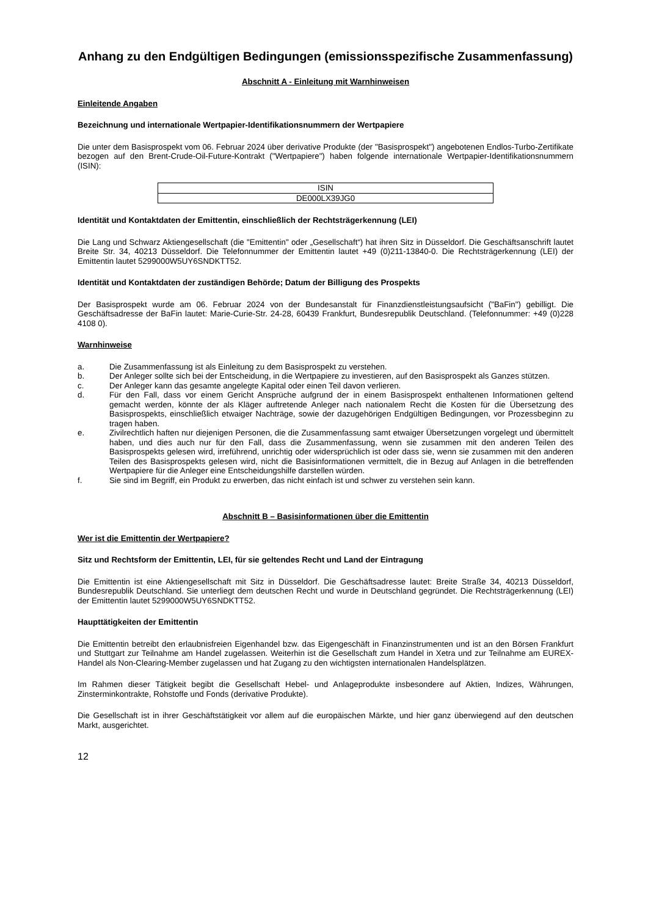Anhang zu den Endgültigen Bedingungen (emissionsspezifische Zusammenfassung)
Abschnitt A - Einleitung mit Warnhinweisen
Einleitende Angaben
Bezeichnung und internationale Wertpapier-Identifikationsnummern der Wertpapiere
Die unter dem Basisprospekt vom 06. Februar 2024 über derivative Produkte (der "Basisprospekt") angebotenen Endlos-Turbo-Zertifikate bezogen auf den Brent-Crude-Oil-Future-Kontrakt ("Wertpapiere") haben folgende internationale Wertpapier-Identifikationsnummern (ISIN):
| ISIN |
| --- |
| DE000LX39JG0 |
Identität und Kontaktdaten der Emittentin, einschließlich der Rechtsträgerkennung (LEI)
Die Lang und Schwarz Aktiengesellschaft (die "Emittentin" oder „Gesellschaft“) hat ihren Sitz in Düsseldorf. Die Geschäftsanschrift lautet Breite Str. 34, 40213 Düsseldorf. Die Telefonnummer der Emittentin lautet +49 (0)211-13840-0. Die Rechtsträgerkennung (LEI) der Emittentin lautet 5299000W5UY6SNDKTT52.
Identität und Kontaktdaten der zuständigen Behörde; Datum der Billigung des Prospekts
Der Basisprospekt wurde am 06. Februar 2024 von der Bundesanstalt für Finanzdienstleistungsaufsicht ("BaFin") gebilligt. Die Geschäftsadresse der BaFin lautet: Marie-Curie-Str. 24-28, 60439 Frankfurt, Bundesrepublik Deutschland. (Telefonnummer: +49 (0)228 4108 0).
Warnhinweise
a. Die Zusammenfassung ist als Einleitung zu dem Basisprospekt zu verstehen.
b. Der Anleger sollte sich bei der Entscheidung, in die Wertpapiere zu investieren, auf den Basisprospekt als Ganzes stützen.
c. Der Anleger kann das gesamte angelegte Kapital oder einen Teil davon verlieren.
d. Für den Fall, dass vor einem Gericht Ansprüche aufgrund der in einem Basisprospekt enthaltenen Informationen geltend gemacht werden, könnte der als Kläger auftretende Anleger nach nationalem Recht die Kosten für die Übersetzung des Basisprospekts, einschließlich etwaiger Nachträge, sowie der dazugehörigen Endgültigen Bedingungen, vor Prozessbeginn zu tragen haben.
e. Zivilrechtlich haften nur diejenigen Personen, die die Zusammenfassung samt etwaiger Übersetzungen vorgelegt und übermittelt haben, und dies auch nur für den Fall, dass die Zusammenfassung, wenn sie zusammen mit den anderen Teilen des Basisprospekts gelesen wird, irreführend, unrichtig oder widersprüchlich ist oder dass sie, wenn sie zusammen mit den anderen Teilen des Basisprospekts gelesen wird, nicht die Basisinformationen vermittelt, die in Bezug auf Anlagen in die betreffenden Wertpapiere für die Anleger eine Entscheidungshilfe darstellen würden.
f. Sie sind im Begriff, ein Produkt zu erwerben, das nicht einfach ist und schwer zu verstehen sein kann.
Abschnitt B – Basisinformationen über die Emittentin
Wer ist die Emittentin der Wertpapiere?
Sitz und Rechtsform der Emittentin, LEI, für sie geltendes Recht und Land der Eintragung
Die Emittentin ist eine Aktiengesellschaft mit Sitz in Düsseldorf. Die Geschäftsadresse lautet: Breite Straße 34, 40213 Düsseldorf, Bundesrepublik Deutschland. Sie unterliegt dem deutschen Recht und wurde in Deutschland gegründet. Die Rechtsträgerkennung (LEI) der Emittentin lautet 5299000W5UY6SNDKTT52.
Haupttätigkeiten der Emittentin
Die Emittentin betreibt den erlaubnisfreien Eigenhandel bzw. das Eigengeschäft in Finanzinstrumenten und ist an den Börsen Frankfurt und Stuttgart zur Teilnahme am Handel zugelassen. Weiterhin ist die Gesellschaft zum Handel in Xetra und zur Teilnahme am EUREX-Handel als Non-Clearing-Member zugelassen und hat Zugang zu den wichtigsten internationalen Handelsplätzen.
Im Rahmen dieser Tätigkeit begibt die Gesellschaft Hebel- und Anlageprodukte insbesondere auf Aktien, Indizes, Währungen, Zinsterminkontrakte, Rohstoffe und Fonds (derivative Produkte).
Die Gesellschaft ist in ihrer Geschäftstätigkeit vor allem auf die europäischen Märkte, und hier ganz überwiegend auf den deutschen Markt, ausgerichtet.
12